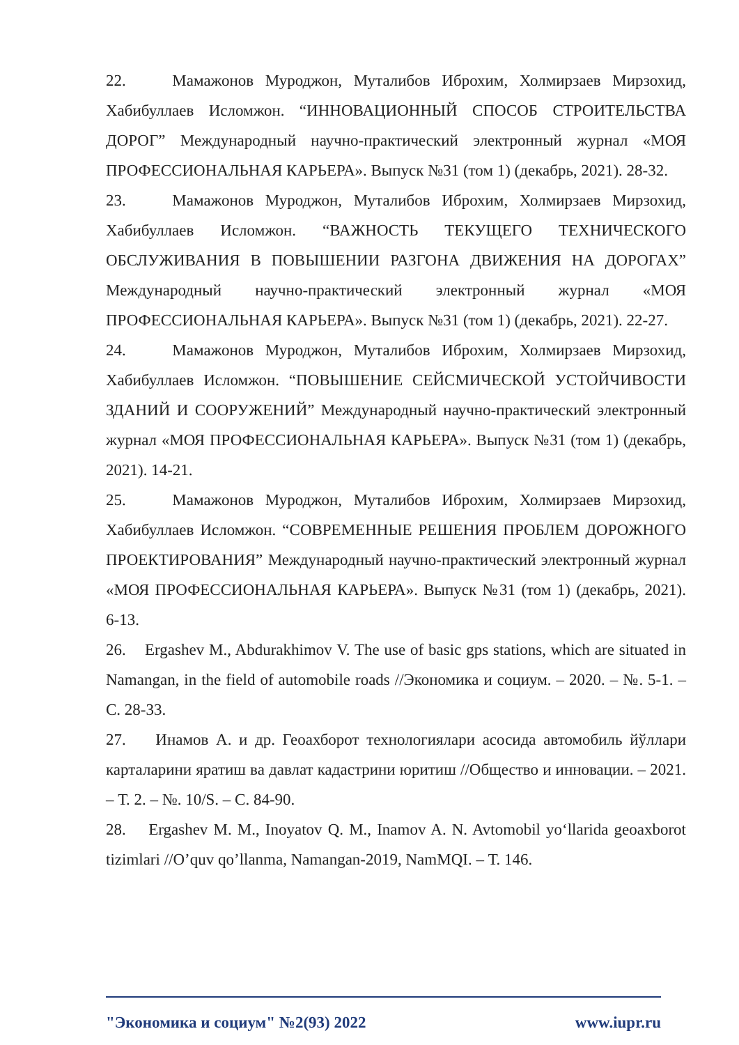22. Мамажонов Муроджон, Муталибов Иброхим, Холмирзаев Мирзохид, Хабибуллаев Исломжон. “ИННОВАЦИОННЫЙ СПОСОБ СТРОИТЕЛЬСТВА ДОРОГ” Международный научно-практический электронный журнал «МОЯ ПРОФЕССИОНАЛЬНАЯ КАРЬЕРА». Выпуск №31 (том 1) (декабрь, 2021). 28-32.
23. Мамажонов Муроджон, Муталибов Иброхим, Холмирзаев Мирзохид, Хабибуллаев Исломжон. “ВАЖНОСТЬ ТЕКУЩЕГО ТЕХНИЧЕСКОГО ОБСЛУЖИВАНИЯ В ПОВЫШЕНИИ РАЗГОНА ДВИЖЕНИЯ НА ДОРОГАХ” Международный научно-практический электронный журнал «МОЯ ПРОФЕССИОНАЛЬНАЯ КАРЬЕРА». Выпуск №31 (том 1) (декабрь, 2021). 22-27.
24. Мамажонов Муроджон, Муталибов Иброхим, Холмирзаев Мирзохид, Хабибуллаев Исломжон. “ПОВЫШЕНИЕ СЕЙСМИЧЕСКОЙ УСТОЙЧИВОСТИ ЗДАНИЙ И СООРУЖЕНИЙ” Международный научно-практический электронный журнал «МОЯ ПРОФЕССИОНАЛЬНАЯ КАРЬЕРА». Выпуск №31 (том 1) (декабрь, 2021). 14-21.
25. Мамажонов Муроджон, Муталибов Иброхим, Холмирзаев Мирзохид, Хабибуллаев Исломжон. “СОВРЕМЕННЫЕ РЕШЕНИЯ ПРОБЛЕМ ДОРОЖНОГО ПРОЕКТИРОВАНИЯ” Международный научно-практический электронный журнал «МОЯ ПРОФЕССИОНАЛЬНАЯ КАРЬЕРА». Выпуск №31 (том 1) (декабрь, 2021). 6-13.
26. Ergashev M., Abdurakhimov V. The use of basic gps stations, which are situated in Namangan, in the field of automobile roads //Экономика и социум. – 2020. – №. 5-1. – С. 28-33.
27. Инамов А. и др. Геоахборот технологиялари асосида автомобиль йўллари карталарини яратиш ва давлат кадастрини юритиш //Общество и инновации. – 2021. – Т. 2. – №. 10/S. – С. 84-90.
28. Ergashev M. M., Inoyatov Q. M., Inamov A. N. Avtomobil yo‘llarida geoaxborot tizimlari //O’quv qo’llanma, Namangan-2019, NamMQI. – Т. 146.
"Экономика и социум" №2(93) 2022 www.iupr.ru